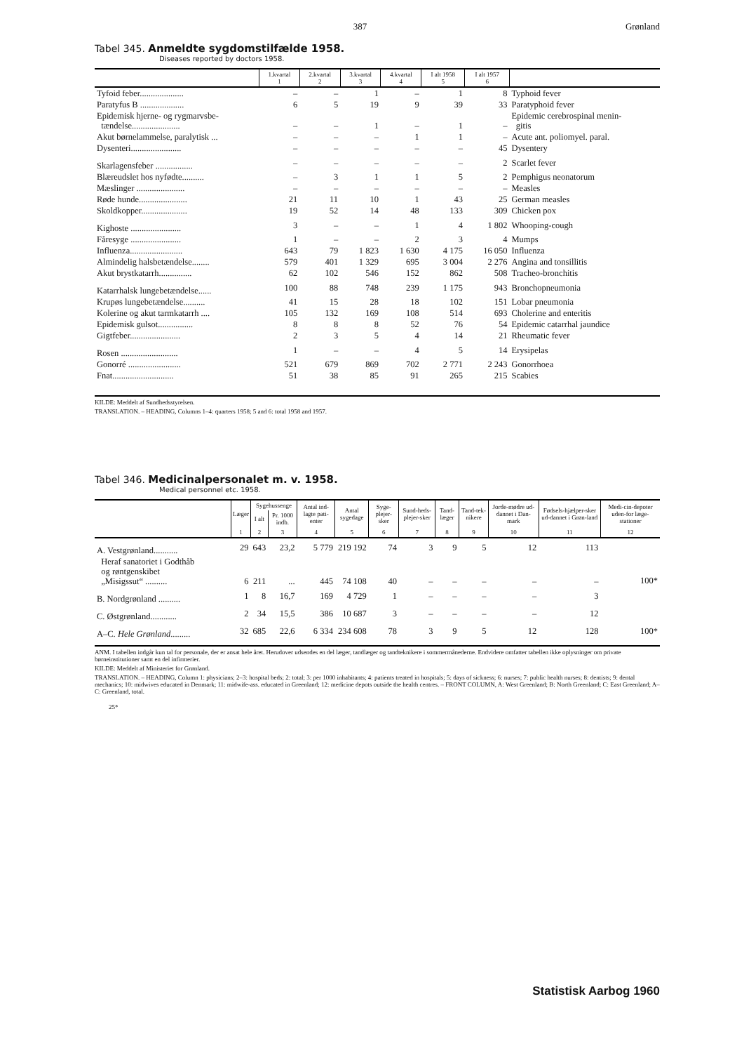387 Grønland
Tabel 345. Anmeldte sygdomstilfælde 1958.
Diseases reported by doctors 1958.
| | 1.kvartal 1 | 2.kvartal 2 | 3.kvartal 3 | 4.kvartal 4 | I alt 1958 5 | I alt 1957 6 | |
| --- | --- | --- | --- | --- | --- | --- | --- |
| Tyfoid feber.................... | – | – | 1 | – | 1 | 8 | Typhoid fever |
| Paratyfus B .................... | 6 | 5 | 19 | 9 | 39 | 33 | Paratyphoid fever |
| Epidemisk hjerne- og rygmarvsbe- tændelse...................... | – | – | 1 | – | 1 | – | Epidemic cerebrospinal menin- gitis |
| Akut børnelammelse, paralytisk ... | – | – | – | 1 | 1 | – | Acute ant. poliomyel. paral. |
| Dysenteri....................... | – | – | – | – | – | 45 | Dysentery |
| Skarlagensfeber ................. | – | – | – | – | – | 2 | Scarlet fever |
| Blæreudslet hos nyfødte.......... | – | 3 | 1 | 1 | 5 | 2 | Pemphigus neonatorum |
| Mæslinger ...................... | – | – | – | – | – | – | Measles |
| Røde hunde...................... | 21 | 11 | 10 | 1 | 43 | 25 | German measles |
| Skoldkopper..................... | 19 | 52 | 14 | 48 | 133 | 309 | Chicken pox |
| Kighoste ....................... | 3 | – | – | 1 | 4 | 1 802 | Whooping-cough |
| Fåresyge ....................... | 1 | – | – | 2 | 3 | 4 | Mumps |
| Influenza........................ | 643 | 79 | 1 823 | 1 630 | 4 175 | 16 050 | Influenza |
| Almindelig halsbetændelse........ | 579 | 401 | 1 329 | 695 | 3 004 | 2 276 | Angina and tonsillitis |
| Akut brystkatarrh............... | 62 | 102 | 546 | 152 | 862 | 508 | Tracheo-bronchitis |
| Katarrhalsk lungebetændelse...... | 100 | 88 | 748 | 239 | 1 175 | 943 | Bronchopneumonia |
| Krupøs lungebetændelse.......... | 41 | 15 | 28 | 18 | 102 | 151 | Lobar pneumonia |
| Kolerine og akut tarmkatarrh .... | 105 | 132 | 169 | 108 | 514 | 693 | Cholerine and enteritis |
| Epidemisk gulsot................ | 8 | 8 | 8 | 52 | 76 | 54 | Epidemic catarrhal jaundice |
| Gigtfeber....................... | 2 | 3 | 5 | 4 | 14 | 21 | Rheumatic fever |
| Rosen .......................... | 1 | – | – | 4 | 5 | 14 | Erysipelas |
| Gonorré ........................ | 521 | 679 | 869 | 702 | 2 771 | 2 243 | Gonorrhoea |
| Fnat............................ | 51 | 38 | 85 | 91 | 265 | 215 | Scabies |
KILDE: Meddelt af Sundhedsstyrelsen.
TRANSLATION. – HEADING, Columns 1–4: quarters 1958; 5 and 6: total 1958 and 1957.
Tabel 346. Medicinalpersonalet m. v. 1958.
Medical personnel etc. 1958.
| | Læger | Sygehussenge | | Antal ind-lagte pati-enter | Antal sygedage | Syge-plejer-sker | Sund-heds-plejer-sker | Tand-læger | Tand-tek-nikere | Jorde-mødre ud-dannet i Dan-mark | Fødsels-hjælper-sker ud-dannet i Grøn-land | Medi-cin-depoter uden-for læge-stationer |
| --- | --- | --- | --- | --- | --- | --- | --- | --- | --- | --- | --- | --- |
| | | I alt | Pr. 1000 indb. | | | | | | | | | |
| | 1 | 2 | 3 | 4 | 5 | 6 | 7 | 8 | 9 | 10 | 11 | 12 |
| A. Vestgrønland........... | 29 | 643 | 23,2 | 5 779 | 219 192 | 74 | 3 | 9 | 5 | 12 | 113 | 100* |
| Heraf sanatoriet i Godthåb og røntgenskibet „Misigssut“ .......... | 6 | 211 | ... | 445 | 74 108 | 40 | – | – | – | – | – | |
| B. Nordgrønland .......... | 1 | 8 | 16,7 | 169 | 4 729 | 1 | – | – | – | – | 3 | |
| C. Østgrønland............ | 2 | 34 | 15,5 | 386 | 10 687 | 3 | – | – | – | – | 12 | |
| A–C. Hele Grønland ......... | 32 | 685 | 22,6 | 6 334 | 234 608 | 78 | 3 | 9 | 5 | 12 | 128 | 100* |
ANM. I tabellen indgår kun tal for personale, der er ansat hele året. Herudover udsendes en del læger, tandlæger og tandteknikere i sommermånederne. Endvidere omfatter tabellen ikke oplysninger om private børneinstitutioner samt en del infirmerier.
KILDE: Meddelt af Ministeriet for Grønland.
TRANSLATION. – HEADING, Column 1: physicians; 2–3: hospital beds; 2: total; 3: per 1000 inhabitants; 4: patients treated in hospitals; 5: days of sickness; 6: nurses; 7: public health nurses; 8: dentists; 9: dental mechanics; 10: midwives educated in Denmark; 11: midwife-ass. educated in Greenland; 12: medicine depots outside the health centres. – FRONT COLUMN, A: West Greenland; B: North Greenland; C: East Greenland; A–C: Greenland, total.
25*
Statistisk Aarbog 1960